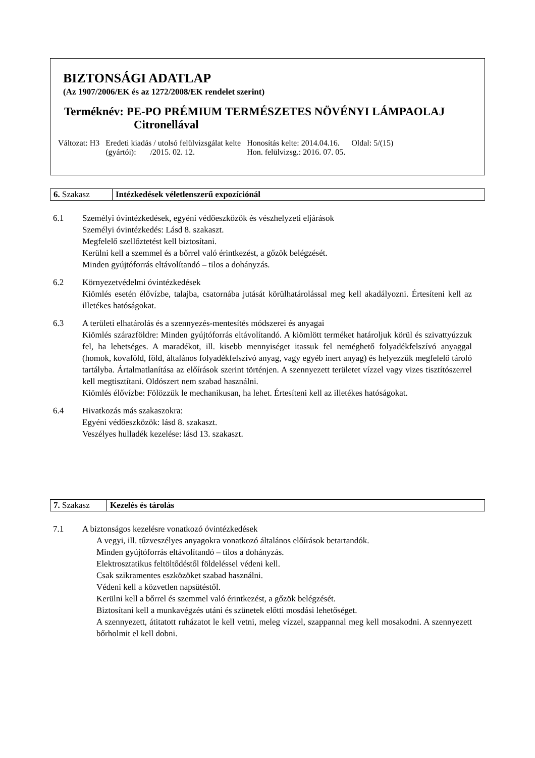BIZTONSÁGI ADATLAP
(Az 1907/2006/EK és az 1272/2008/EK rendelet szerint)
Terméknév: PE-PO PRÉMIUM TERMÉSZETES NÖVÉNYI LÁMPAOLAJ
Citronellával
| Változat: H3 | Eredeti kiadás / utolsó felülvizsgálat kelte (gyártói): /2015. 02. 12. | Honosítás kelte: 2014.04.16. Hon. felülvizsg.: 2016. 07. 05. | Oldal: 5/(15) |
| 6. Szakasz | Intézkedések véletlenszerű expozíciónál |
6.1 Személyi óvintézkedések, egyéni védőeszközök és vészhelyzeti eljárások
Személyi óvintézkedés: Lásd 8. szakaszt.
Megfelelő szellőztetést kell biztosítani.
Kerülni kell a szemmel és a bőrrel való érintkezést, a gőzök belégzését.
Minden gyújtóforrás eltávolítandó – tilos a dohányzás.
6.2 Környezetvédelmi óvintézkedések
Kiömlés esetén élővízbe, talajba, csatornába jutását körülhatárolással meg kell akadályozni. Értesíteni kell az illetékes hatóságokat.
6.3 A területi elhatárolás és a szennyezés-mentesítés módszerei és anyagai
Kiömlés szárazföldre: Minden gyújtóforrás eltávolítandó. A kiömlött terméket határoljuk körül és szivattyúzzuk fel, ha lehetséges. A maradékot, ill. kisebb mennyiséget itassuk fel neméghető folyadékfelszívó anyaggal (homok, kovaföld, föld, általános folyadékfelszívó anyag, vagy egyéb inert anyag) és helyezzük megfelelő tároló tartályba. Ártalmatlanítása az előírások szerint történjen. A szennyezett területet vízzel vagy vizes tisztítószerrel kell megtisztítani. Oldószert nem szabad használni.
Kiömlés élővízbe: Fölözzük le mechanikusan, ha lehet. Értesíteni kell az illetékes hatóságokat.
6.4 Hivatkozás más szakaszokra:
Egyéni védőeszközök: lásd 8. szakaszt.
Veszélyes hulladék kezelése: lásd 13. szakaszt.
| 7. Szakasz | Kezelés és tárolás |
7.1 A biztonságos kezelésre vonatkozó óvintézkedések
A vegyi, ill. tűzveszélyes anyagokra vonatkozó általános előírások betartandók.
Minden gyújtóforrás eltávolítandó – tilos a dohányzás.
Elektrosztatikus feltöltődéstől földeléssel védeni kell.
Csak szikramentes eszközöket szabad használni.
Védeni kell a közvetlen napsütéstől.
Kerülni kell a bőrrel és szemmel való érintkezést, a gőzök belégzését.
Biztosítani kell a munkavégzés utáni és szünetek előtti mosdási lehetőséget.
A szennyezett, átitatott ruházatot le kell vetni, meleg vízzel, szappannal meg kell mosakodni. A szennyezett bőrholmit el kell dobni.